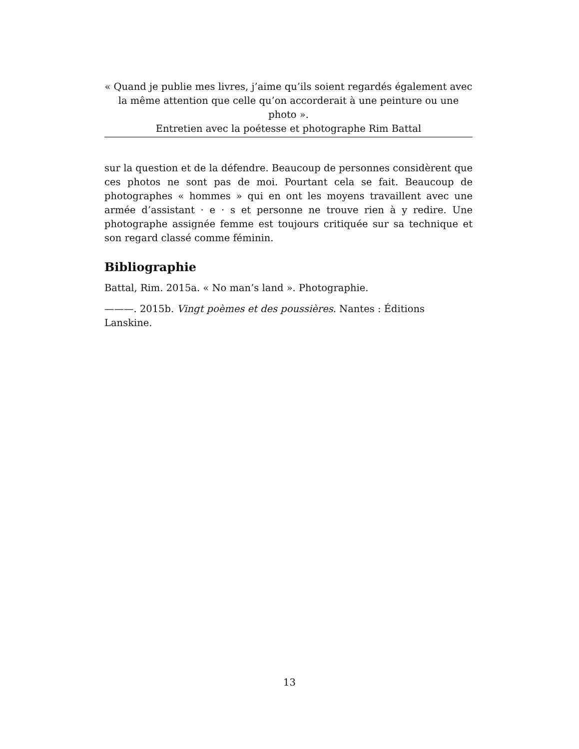« Quand je publie mes livres, j’aime qu’ils soient regardés également avec la même attention que celle qu’on accorderait à une peinture ou une photo ».
Entretien avec la poétesse et photographe Rim Battal
sur la question et de la défendre. Beaucoup de personnes considèrent que ces photos ne sont pas de moi. Pourtant cela se fait. Beaucoup de photographes « hommes » qui en ont les moyens travaillent avec une armée d’assistant · e · s et personne ne trouve rien à y redire. Une photographe assignée femme est toujours critiquée sur sa technique et son regard classé comme féminin.
Bibliographie
Battal, Rim. 2015a. « No man’s land ». Photographie.
———. 2015b. Vingt poèmes et des poussières. Nantes : Éditions Lanskine.
13